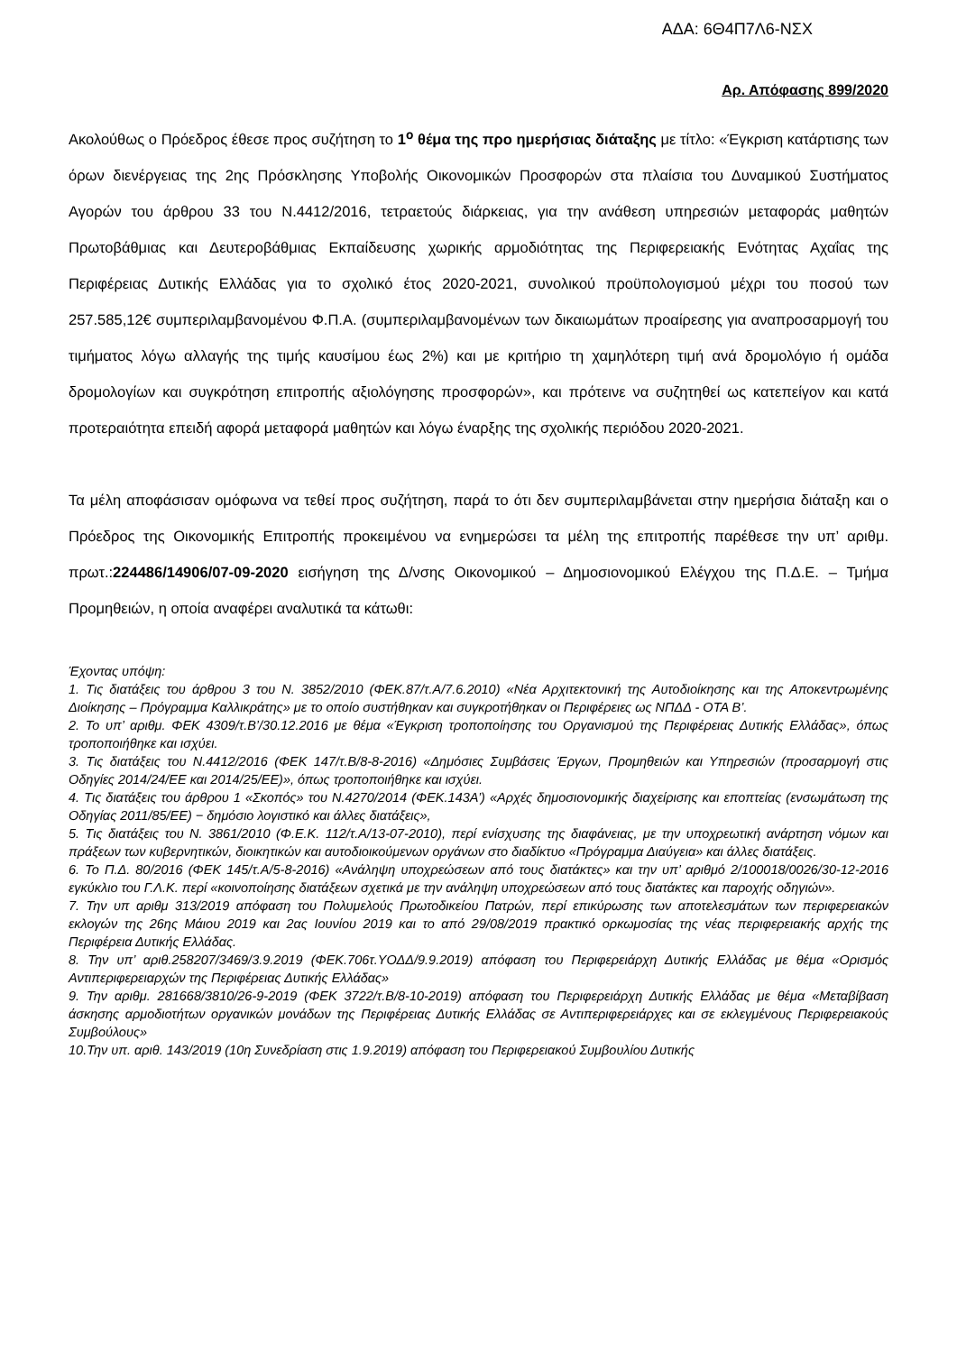ΑΔΑ: 6Θ4Π7Λ6-ΝΣΧ
Αρ. Απόφασης 899/2020
Ακολούθως ο Πρόεδρος έθεσε προς συζήτηση το 1<sup>ο</sup> θέμα της προ ημερήσιας διάταξης με τίτλο: «Έγκριση κατάρτισης των όρων διενέργειας της 2ης Πρόσκλησης Υποβολής Οικονομικών Προσφορών στα πλαίσια του Δυναμικού Συστήματος Αγορών του άρθρου 33 του Ν.4412/2016, τετραετούς διάρκειας, για την ανάθεση υπηρεσιών μεταφοράς μαθητών Πρωτοβάθμιας και Δευτεροβάθμιας Εκπαίδευσης χωρικής αρμοδιότητας της Περιφερειακής Ενότητας Αχαΐας της Περιφέρειας Δυτικής Ελλάδας για το σχολικό έτος 2020-2021, συνολικού προϋπολογισμού μέχρι του ποσού των 257.585,12€ συμπεριλαμβανομένου Φ.Π.Α. (συμπεριλαμβανομένων των δικαιωμάτων προαίρεσης για αναπροσαρμογή του τιμήματος λόγω αλλαγής της τιμής καυσίμου έως 2%) και με κριτήριο τη χαμηλότερη τιμή ανά δρομολόγιο ή ομάδα δρομολογίων και συγκρότηση επιτροπής αξιολόγησης προσφορών», και πρότεινε να συζητηθεί ως κατεπείγον και κατά προτεραιότητα επειδή αφορά μεταφορά μαθητών και λόγω έναρξης της σχολικής περιόδου 2020-2021.
Τα μέλη αποφάσισαν ομόφωνα να τεθεί προς συζήτηση, παρά το ότι δεν συμπεριλαμβάνεται στην ημερήσια διάταξη και ο Πρόεδρος της Οικονομικής Επιτροπής προκειμένου να ενημερώσει τα μέλη της επιτροπής παρέθεσε την υπ’ αριθμ. πρωτ.:224486/14906/07-09-2020 εισήγηση της Δ/νσης Οικονομικού – Δημοσιονομικού Ελέγχου της Π.Δ.Ε. – Τμήμα Προμηθειών, η οποία αναφέρει αναλυτικά τα κάτωθι:
Έχοντας υπόψη:
1. Τις διατάξεις του άρθρου 3 του Ν. 3852/2010 (ΦΕΚ.87/τ.Α/7.6.2010) «Νέα Αρχιτεκτονική της Αυτοδιοίκησης και της Αποκεντρωμένης Διοίκησης – Πρόγραμμα Καλλικράτης» με το οποίο συστήθηκαν και συγκροτήθηκαν οι Περιφέρειες ως ΝΠΔΔ - ΟΤΑ Β’.
2. Το υπ’ αριθμ. ΦΕΚ 4309/τ.Β’/30.12.2016 με θέμα «Έγκριση τροποποίησης του Οργανισμού της Περιφέρειας Δυτικής Ελλάδας», όπως τροποποιήθηκε και ισχύει.
3. Τις διατάξεις του Ν.4412/2016 (ΦΕΚ 147/τ.Β/8-8-2016) «Δημόσιες Συμβάσεις Έργων, Προμηθειών και Υπηρεσιών (προσαρμογή στις Οδηγίες 2014/24/ΕΕ και 2014/25/ΕΕ)», όπως τροποποιήθηκε και ισχύει.
4. Τις διατάξεις του άρθρου 1 «Σκοπός» του Ν.4270/2014 (ΦΕΚ.143Α’) «Αρχές δημοσιονομικής διαχείρισης και εποπτείας (ενσωμάτωση της Οδηγίας 2011/85/ΕΕ) − δημόσιο λογιστικό και άλλες διατάξεις»,
5. Τις διατάξεις του Ν. 3861/2010 (Φ.Ε.Κ. 112/τ.Α/13-07-2010), περί ενίσχυσης της διαφάνειας, με την υποχρεωτική ανάρτηση νόμων και πράξεων των κυβερνητικών, διοικητικών και αυτοδιοικούμενων οργάνων στο διαδίκτυο «Πρόγραμμα Διαύγεια» και άλλες διατάξεις.
6. Το Π.Δ. 80/2016 (ΦΕΚ 145/τ.Α/5-8-2016) «Ανάληψη υποχρεώσεων από τους διατάκτες» και την υπ’ αριθμό 2/100018/0026/30-12-2016 εγκύκλιο του Γ.Λ.Κ. περί «κοινοποίησης διατάξεων σχετικά με την ανάληψη υποχρεώσεων από τους διατάκτες και παροχής οδηγιών».
7. Την υπ αριθμ 313/2019 απόφαση του Πολυμελούς Πρωτοδικείου Πατρών, περί επικύρωσης των αποτελεσμάτων των περιφερειακών εκλογών της 26ης Μάιου 2019 και 2ας Ιουνίου 2019 και το από 29/08/2019 πρακτικό ορκωμοσίας της νέας περιφερειακής αρχής της Περιφέρεια Δυτικής Ελλάδας.
8. Την υπ’ αριθ.258207/3469/3.9.2019 (ΦΕΚ.706τ.ΥΟΔΔ/9.9.2019) απόφαση του Περιφερειάρχη Δυτικής Ελλάδας με θέμα «Ορισμός Αντιπεριφερειαρχών της Περιφέρειας Δυτικής Ελλάδας»
9. Την αριθμ. 281668/3810/26-9-2019 (ΦΕΚ 3722/τ.Β/8-10-2019) απόφαση του Περιφερειάρχη Δυτικής Ελλάδας με θέμα «Μεταβίβαση άσκησης αρμοδιοτήτων οργανικών μονάδων της Περιφέρειας Δυτικής Ελλάδας σε Αντιπεριφερειάρχες και σε εκλεγμένους Περιφερειακούς Συμβούλους»
10.Την υπ. αριθ. 143/2019 (10η Συνεδρίαση στις 1.9.2019) απόφαση του Περιφερειακού Συμβουλίου Δυτικής